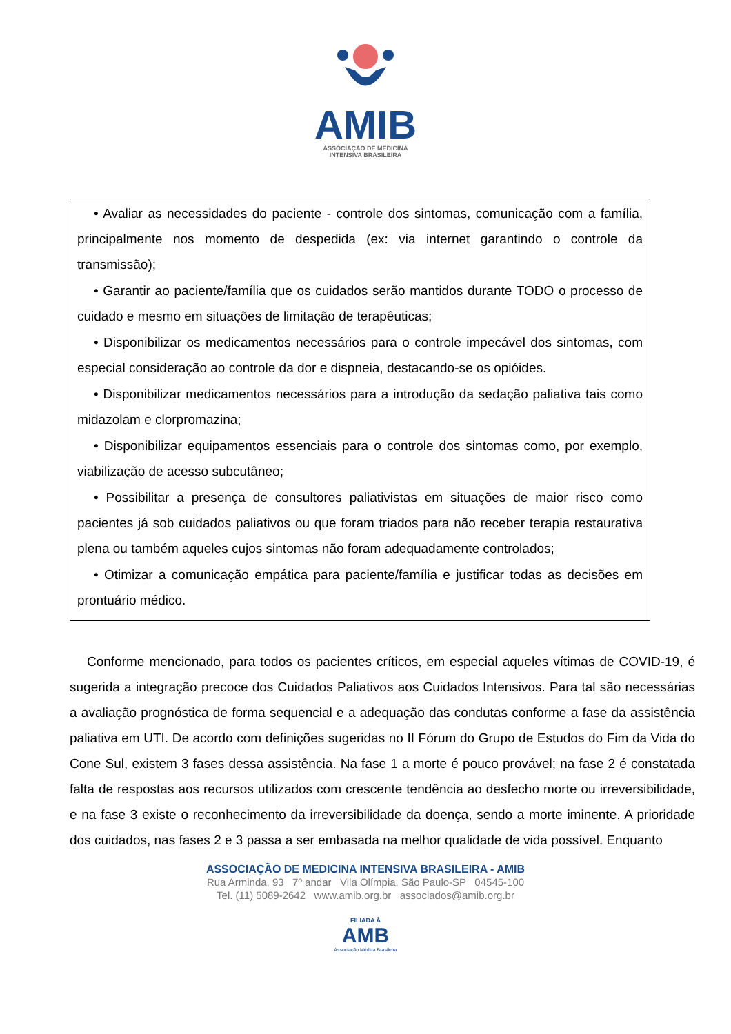AMIB
ASSOCIAÇÃO DE MEDICINA
INTENSIVA BRASILEIRA
• Avaliar as necessidades do paciente - controle dos sintomas, comunicação com a família, principalmente nos momento de despedida (ex: via internet garantindo o controle da transmissão);
• Garantir ao paciente/família que os cuidados serão mantidos durante TODO o processo de cuidado e mesmo em situações de limitação de terapêuticas;
• Disponibilizar os medicamentos necessários para o controle impecável dos sintomas, com especial consideração ao controle da dor e dispneia, destacando-se os opióides.
• Disponibilizar medicamentos necessários para a introdução da sedação paliativa tais como midazolam e clorpromazina;
• Disponibilizar equipamentos essenciais para o controle dos sintomas como, por exemplo, viabilização de acesso subcutâneo;
• Possibilitar a presença de consultores paliativistas em situações de maior risco como pacientes já sob cuidados paliativos ou que foram triados para não receber terapia restaurativa plena ou também aqueles cujos sintomas não foram adequadamente controlados;
• Otimizar a comunicação empática para paciente/família e justificar todas as decisões em prontuário médico.
Conforme mencionado, para todos os pacientes críticos, em especial aqueles vítimas de COVID-19, é sugerida a integração precoce dos Cuidados Paliativos aos Cuidados Intensivos. Para tal são necessárias a avaliação prognóstica de forma sequencial e a adequação das condutas conforme a fase da assistência paliativa em UTI. De acordo com definições sugeridas no II Fórum do Grupo de Estudos do Fim da Vida do Cone Sul, existem 3 fases dessa assistência. Na fase 1 a morte é pouco provável; na fase 2 é constatada falta de respostas aos recursos utilizados com crescente tendência ao desfecho morte ou irreversibilidade, e na fase 3 existe o reconhecimento da irreversibilidade da doença, sendo a morte iminente. A prioridade dos cuidados, nas fases 2 e 3 passa a ser embasada na melhor qualidade de vida possível. Enquanto
ASSOCIAÇÃO DE MEDICINA INTENSIVA BRASILEIRA - AMIB
Rua Arminda, 93 7º andar Vila Olímpia, São Paulo-SP 04545-100
Tel. (11) 5089-2642 www.amib.org.br associados@amib.org.br
FILIADA À
AMB
Associação Médica Brasileira